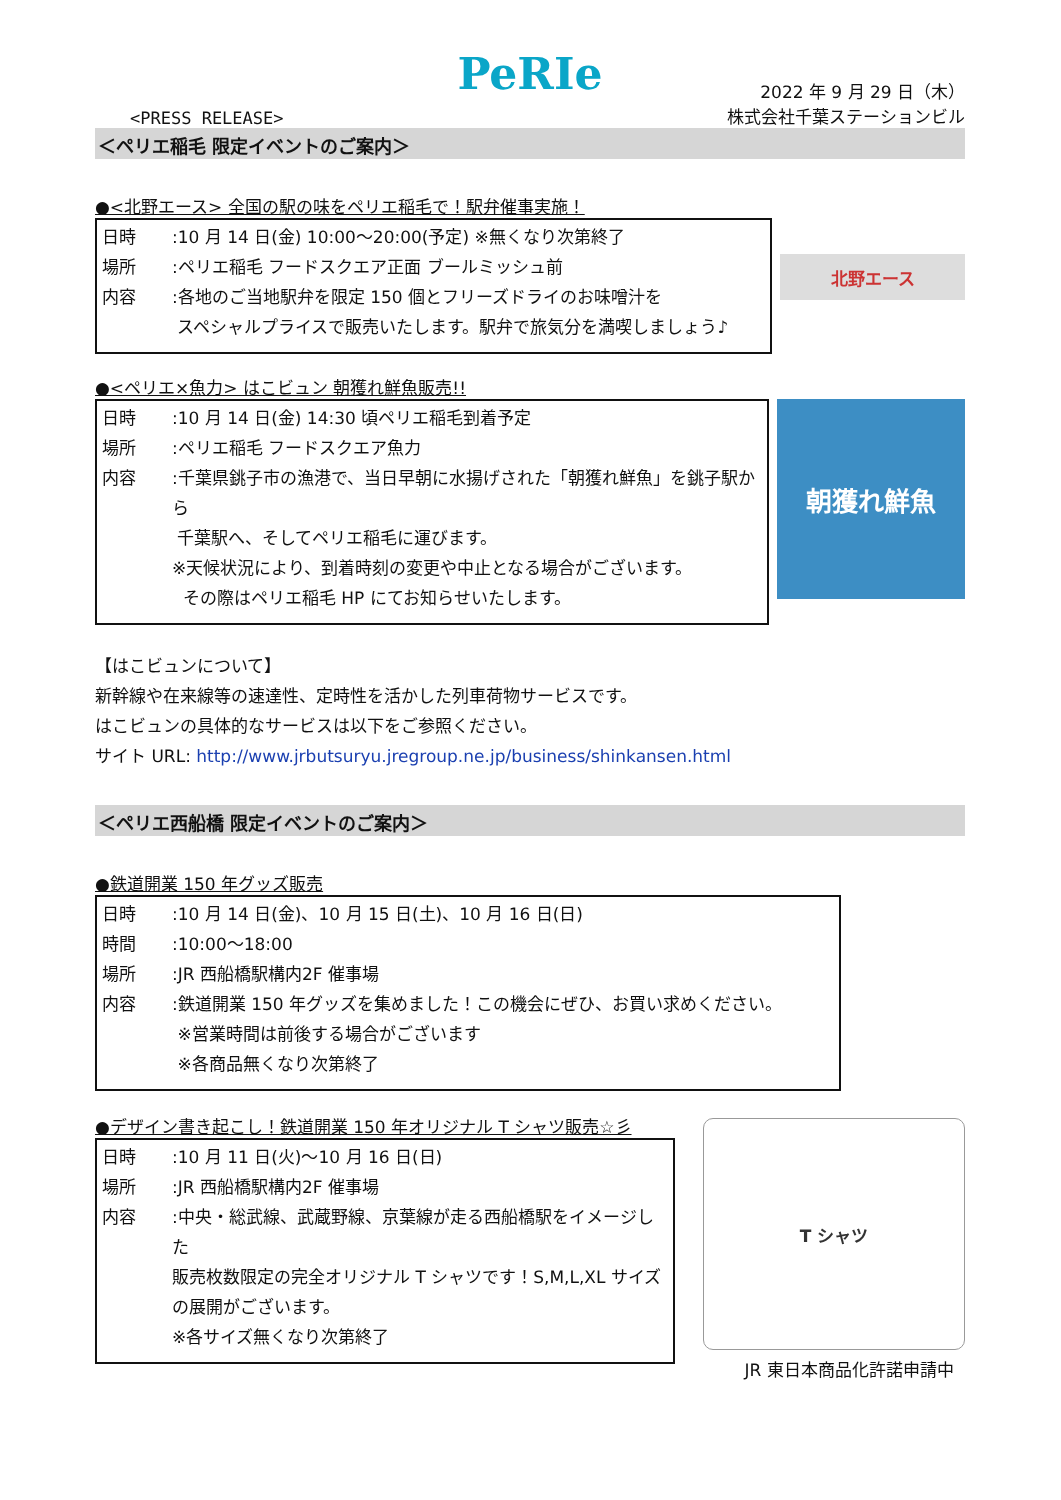PeRIe
<PRESS RELEASE>
2022 年 9 月 29 日（木）
株式会社千葉ステーションビル
＜ペリエ稲毛 限定イベントのご案内＞
●<北野エース> 全国の駅の味をペリエ稲毛で！駅弁催事実施！
| 日時 | :10 月 14 日(金) 10:00～20:00(予定) ※無くなり次第終了 |
| 場所 | :ペリエ稲毛 フードスクエア正面 ブールミッシュ前 |
| 内容 | :各地のご当地駅弁を限定 150 個とフリーズドライのお味噌汁を スペシャルプライスで販売いたします。駅弁で旅気分を満喫しましょう♪ |
北野エース
●<ペリエ×魚力> はこビュン 朝獲れ鮮魚販売!!
| 日時 | :10 月 14 日(金) 14:30 頃ペリエ稲毛到着予定 |
| 場所 | :ペリエ稲毛 フードスクエア魚力 |
| 内容 | :千葉県銚子市の漁港で、当日早朝に水揚げされた「朝獲れ鮮魚」を銚子駅から 千葉駅へ、そしてペリエ稲毛に運びます。 ※天候状況により、到着時刻の変更や中止となる場合がございます。 その際はペリエ稲毛 HP にてお知らせいたします。 |
朝獲れ鮮魚
【はこビュンについて】
新幹線や在来線等の速達性、定時性を活かした列車荷物サービスです。
はこビュンの具体的なサービスは以下をご参照ください。
サイト URL: http://www.jrbutsuryu.jregroup.ne.jp/business/shinkansen.html
＜ペリエ西船橋 限定イベントのご案内＞
●鉄道開業 150 年グッズ販売
| 日時 | :10 月 14 日(金)、10 月 15 日(土)、10 月 16 日(日) |
| 時間 | :10:00～18:00 |
| 場所 | :JR 西船橋駅構内2F 催事場 |
| 内容 | :鉄道開業 150 年グッズを集めました！この機会にぜひ、お買い求めください。 ※営業時間は前後する場合がございます ※各商品無くなり次第終了 |
●デザイン書き起こし！鉄道開業 150 年オリジナル T シャツ販売☆彡
| 日時 | :10 月 11 日(火)～10 月 16 日(日) |
| 場所 | :JR 西船橋駅構内2F 催事場 |
| 内容 | :中央・総武線、武蔵野線、京葉線が走る西船橋駅をイメージした 販売枚数限定の完全オリジナル T シャツです！S,M,L,XL サイズ の展開がございます。 ※各サイズ無くなり次第終了 |
T シャツ
JR 東日本商品化許諾申請中